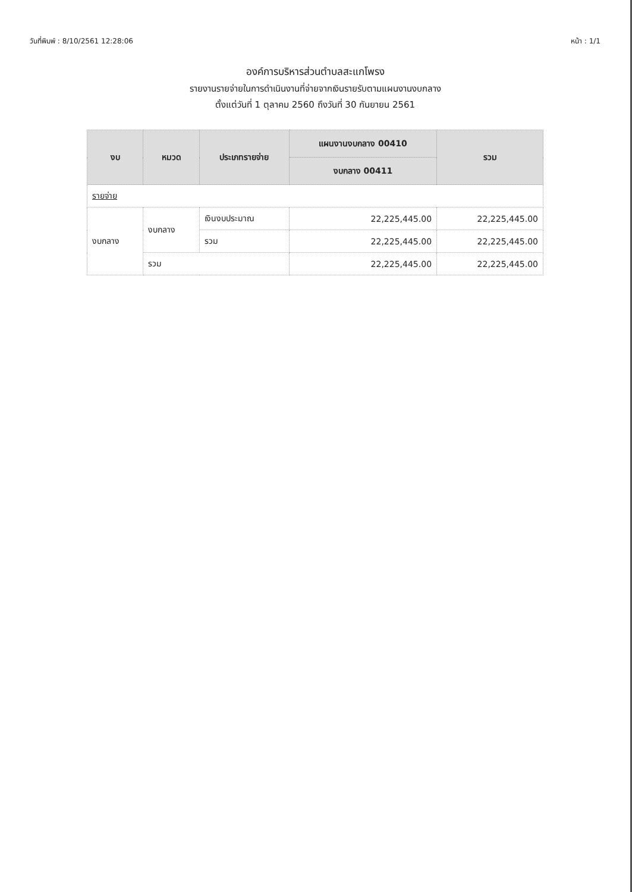วันที่พิมพ์ : 8/10/2561 12:28:06 หน้า : 1/1
องค์การบริหารส่วนตำบลสะแกโพรง
รายงานรายจ่ายในการดำเนินงานที่จ่ายจากเงินรายรับตามแผนงานงบกลาง
ตั้งแต่วันที่ 1 ตุลาคม 2560 ถึงวันที่ 30 กันยายน 2561
| งบ | หมวด | ประเภทรายจ่าย | แผนงานงบกลาง 00410 | รวม |
| --- | --- | --- | --- | --- |
| | | | งบกลาง 00411 | |
| รายจ่าย | | | | |
| งบกลาง | งบกลาง | เงินงบประมาณ | 22,225,445.00 | 22,225,445.00 |
| | | รวม | 22,225,445.00 | 22,225,445.00 |
| | รวม | | 22,225,445.00 | 22,225,445.00 |